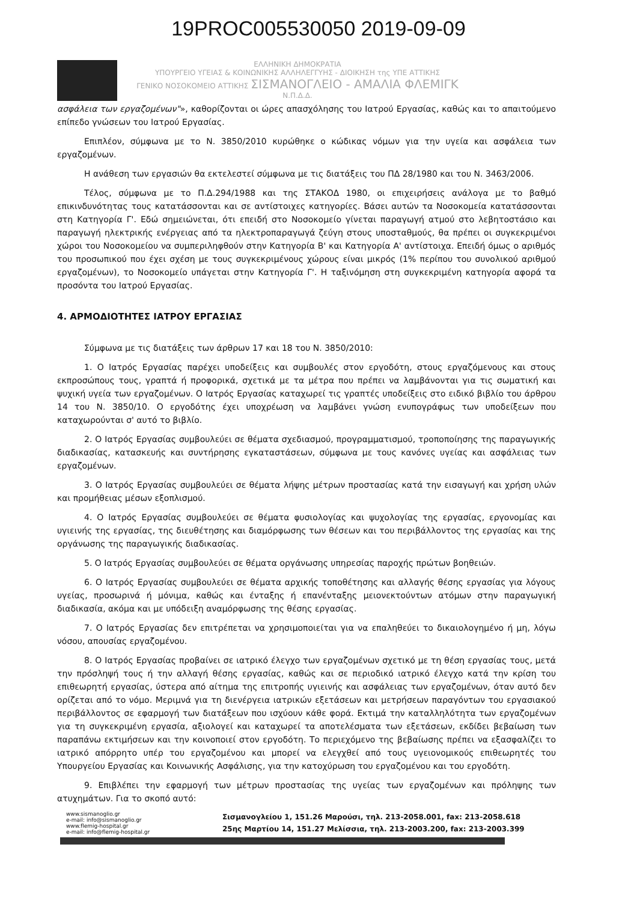19PROC005530050 2019-09-09
ΕΛΛΗΝΙΚΗ ΔΗΜΟΚΡΑΤΙΑ
ΥΠΟΥΡΓΕΙΟ ΥΓΕΙΑΣ & ΚΟΙΝΩΝΙΚΗΣ ΑΛΛΗΛΕΓΓΥΗΣ - ΔΙΟΙΚΗΣΗ της ΥΠΕ ΑΤΤΙΚΗΣ
ΓΕΝΙΚΟ ΝΟΣΟΚΟΜΕΙΟ ΑΤΤΙΚΗΣ ΣΙΣΜΑΝΟΓΛΕΙΟ - ΑΜΑΛΙΑ ΦΛΕΜΙΓΚ Ν.Π.Δ.Δ.
ασφάλεια των εργαζομένων"», καθορίζονται οι ώρες απασχόλησης του Ιατρού Εργασίας, καθώς και το απαιτούμενο επίπεδο γνώσεων του Ιατρού Εργασίας.
Επιπλέον, σύμφωνα με το Ν. 3850/2010 κυρώθηκε ο κώδικας νόμων για την υγεία και ασφάλεια των εργαζομένων.
Η ανάθεση των εργασιών θα εκτελεστεί σύμφωνα με τις διατάξεις του ΠΔ 28/1980 και του Ν. 3463/2006.
Τέλος, σύμφωνα με το Π.Δ.294/1988 και της ΣΤΑΚΟΔ 1980, οι επιχειρήσεις ανάλογα με το βαθμό επικινδυνότητας τους κατατάσσονται και σε αντίστοιχες κατηγορίες. Βάσει αυτών τα Νοσοκομεία κατατάσσονται στη Κατηγορία Γ'. Εδώ σημειώνεται, ότι επειδή στο Νοσοκομείο γίνεται παραγωγή ατμού στο λεβητοστάσιο και παραγωγή ηλεκτρικής ενέργειας από τα ηλεκτροπαραγωγά ζεύγη στους υποσταθμούς, θα πρέπει οι συγκεκριμένοι χώροι του Νοσοκομείου να συμπεριληφθούν στην Κατηγορία Β' και Κατηγορία Α' αντίστοιχα. Επειδή όμως ο αριθμός του προσωπικού που έχει σχέση με τους συγκεκριμένους χώρους είναι μικρός (1% περίπου του συνολικού αριθμού εργαζομένων), το Νοσοκομείο υπάγεται στην Κατηγορία Γ'. Η ταξινόμηση στη συγκεκριμένη κατηγορία αφορά τα προσόντα του Ιατρού Εργασίας.
4. ΑΡΜΟΔΙΟΤΗΤΕΣ ΙΑΤΡΟΥ ΕΡΓΑΣΙΑΣ
Σύμφωνα με τις διατάξεις των άρθρων 17 και 18 του Ν. 3850/2010:
1. Ο Ιατρός Εργασίας παρέχει υποδείξεις και συμβουλές στον εργοδότη, στους εργαζόμενους και στους εκπροσώπους τους, γραπτά ή προφορικά, σχετικά με τα μέτρα που πρέπει να λαμβάνονται για τις σωματική και ψυχική υγεία των εργαζομένων. Ο Ιατρός Εργασίας καταχωρεί τις γραπτές υποδείξεις στο ειδικό βιβλίο του άρθρου 14 του Ν. 3850/10. Ο εργοδότης έχει υποχρέωση να λαμβάνει γνώση ενυπογράφως των υποδείξεων που καταχωρούνται σ' αυτό το βιβλίο.
2. Ο Ιατρός Εργασίας συμβουλεύει σε θέματα σχεδιασμού, προγραμματισμού, τροποποίησης της παραγωγικής διαδικασίας, κατασκευής και συντήρησης εγκαταστάσεων, σύμφωνα με τους κανόνες υγείας και ασφάλειας των εργαζομένων.
3. Ο Ιατρός Εργασίας συμβουλεύει σε θέματα λήψης μέτρων προστασίας κατά την εισαγωγή και χρήση υλών και προμήθειας μέσων εξοπλισμού.
4. Ο Ιατρός Εργασίας συμβουλεύει σε θέματα φυσιολογίας και ψυχολογίας της εργασίας, εργονομίας και υγιεινής της εργασίας, της διευθέτησης και διαμόρφωσης των θέσεων και του περιβάλλοντος της εργασίας και της οργάνωσης της παραγωγικής διαδικασίας.
5. Ο Ιατρός Εργασίας συμβουλεύει σε θέματα οργάνωσης υπηρεσίας παροχής πρώτων βοηθειών.
6. Ο Ιατρός Εργασίας συμβουλεύει σε θέματα αρχικής τοποθέτησης και αλλαγής θέσης εργασίας για λόγους υγείας, προσωρινά ή μόνιμα, καθώς και ένταξης ή επανένταξης μειονεκτούντων ατόμων στην παραγωγική διαδικασία, ακόμα και με υπόδειξη αναμόρφωσης της θέσης εργασίας.
7. Ο Ιατρός Εργασίας δεν επιτρέπεται να χρησιμοποιείται για να επαληθεύει το δικαιολογημένο ή μη, λόγω νόσου, απουσίας εργαζομένου.
8. Ο Ιατρός Εργασίας προβαίνει σε ιατρικό έλεγχο των εργαζομένων σχετικό με τη θέση εργασίας τους, μετά την πρόσληψή τους ή την αλλαγή θέσης εργασίας, καθώς και σε περιοδικό ιατρικό έλεγχο κατά την κρίση του επιθεωρητή εργασίας, ύστερα από αίτημα της επιτροπής υγιεινής και ασφάλειας των εργαζομένων, όταν αυτό δεν ορίζεται από το νόμο. Μεριμνά για τη διενέργεια ιατρικών εξετάσεων και μετρήσεων παραγόντων του εργασιακού περιβάλλοντος σε εφαρμογή των διατάξεων που ισχύουν κάθε φορά. Εκτιμά την καταλληλότητα των εργαζομένων για τη συγκεκριμένη εργασία, αξιολογεί και καταχωρεί τα αποτελέσματα των εξετάσεων, εκδίδει βεβαίωση των παραπάνω εκτιμήσεων και την κοινοποιεί στον εργοδότη. Το περιεχόμενο της βεβαίωσης πρέπει να εξασφαλίζει το ιατρικό απόρρητο υπέρ του εργαζομένου και μπορεί να ελεγχθεί από τους υγειονομικούς επιθεωρητές του Υπουργείου Εργασίας και Κοινωνικής Ασφάλισης, για την κατοχύρωση του εργαζομένου και του εργοδότη.
9. Επιβλέπει την εφαρμογή των μέτρων προστασίας της υγείας των εργαζομένων και πρόληψης των ατυχημάτων. Για το σκοπό αυτό:
www.sismanoglio.gr
e-mail: info@sismanoglio.gr
www.flemig-hospital.gr
e-mail: info@flemig-hospital.gr
Σισμανογλείου 1, 151.26 Μαρούσι, τηλ. 213-2058.001, fax: 213-2058.618
25ης Μαρτίου 14, 151.27 Μελίσσια, τηλ. 213-2003.200, fax: 213-2003.399